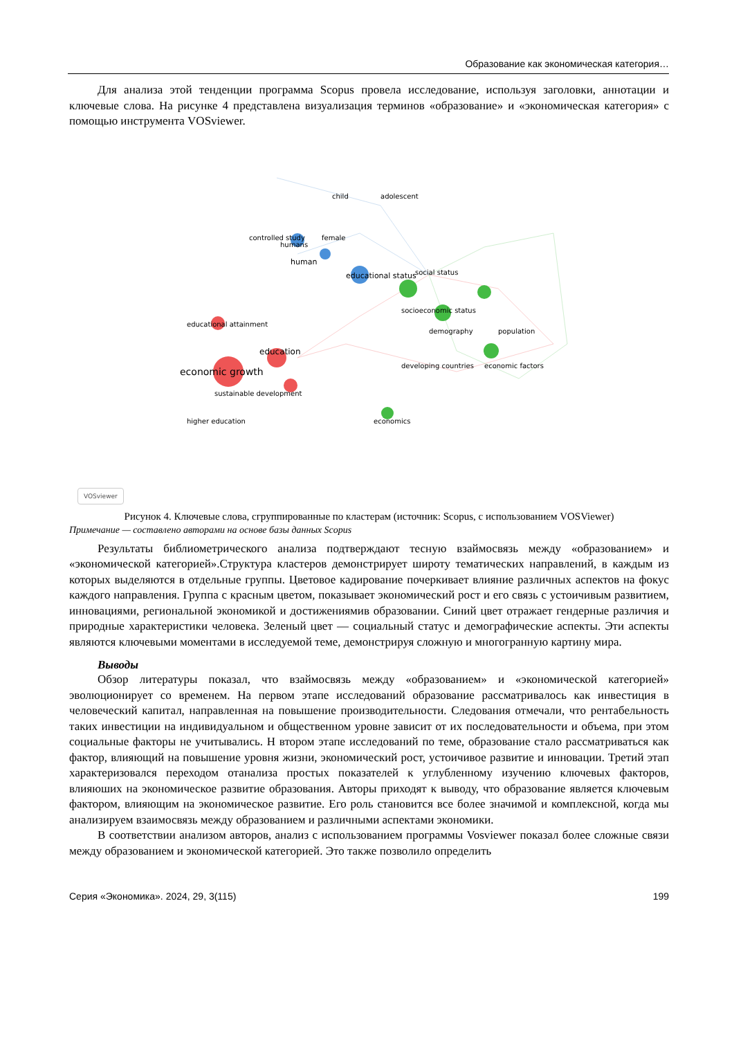Образование как экономическая категория…
Для анализа этой тенденции программа Scopus провела исследование, используя заголовки, аннотации и ключевые слова. На рисунке 4 представлена визуализация терминов «образование» и «экономическая категория» с помощью инструмента VOSviewer.
economic growth
education
educational attainment
sustainable development
higher education
human
educational status
humans
female
controlled study
child
adolescent
socioeconomic status
demography
population
developing countries
economic factors
economics
social status
VOSviewer
Рисунок 4. Ключевые слова, сгруппированные по кластерам (источник: Scopus, с использованием VOSViewer)
Примечание — составлено авторами на основе базы данных Scopus
Результаты библиометрического анализа подтверждают тесную взаймосвязь между «образованием» и «экономической категорией».Структура кластеров демонстрирует широту тематических направлений, в каждым из которых выделяются в отдельные группы. Цветовое кадирование почеркивает влияние различных аспектов на фокус каждого направления. Группа с красным цветом, показывает экономический рост и его связь с устоичивым развитием, инновациями, региональной экономикой и достижениямив образовании. Синий цвет отражает гендерные различия и природные характеристики человека. Зеленый цвет — социальный статус и демографические аспекты. Эти аспекты являются ключевыми моментами в исследуемой теме, демонстрируя сложную и многогранную картину мира.
Выводы
Обзор литературы показал, что взаймосвязь между «образованием» и «экономической категорией» эволюционирует со временем. На первом этапе исследований образование рассматривалось как инвестиция в человеческий капитал, направленная на повышение производительности. Следования отмечали, что рентабельность таких инвестиции на индивидуальном и общественном уровне зависит от их последовательности и объема, при этом социальные факторы не учитывались. Н втором этапе исследований по теме, образование стало рассматриваться как фактор, влияющий на повышение уровня жизни, экономический рост, устоичивое развитие и инновации. Третий этап характеризовался переходом отанализа простых показателей к углубленному изучению ключевых факторов, влияюших на экономическое развитие образования. Авторы приходят к выводу, что образование является ключевым фактором, влияющим на экономическое развитие. Его роль становится все более значимой и комплексной, когда мы анализируем взаимосвязь между образованием и различными аспектами экономики.
В соответствии анализом авторов, анализ с использованием программы Vosviewer показал более сложные связи между образованием и экономической категорией. Это также позволило определить
Серия «Экономика». 2024, 29, 3(115) 199